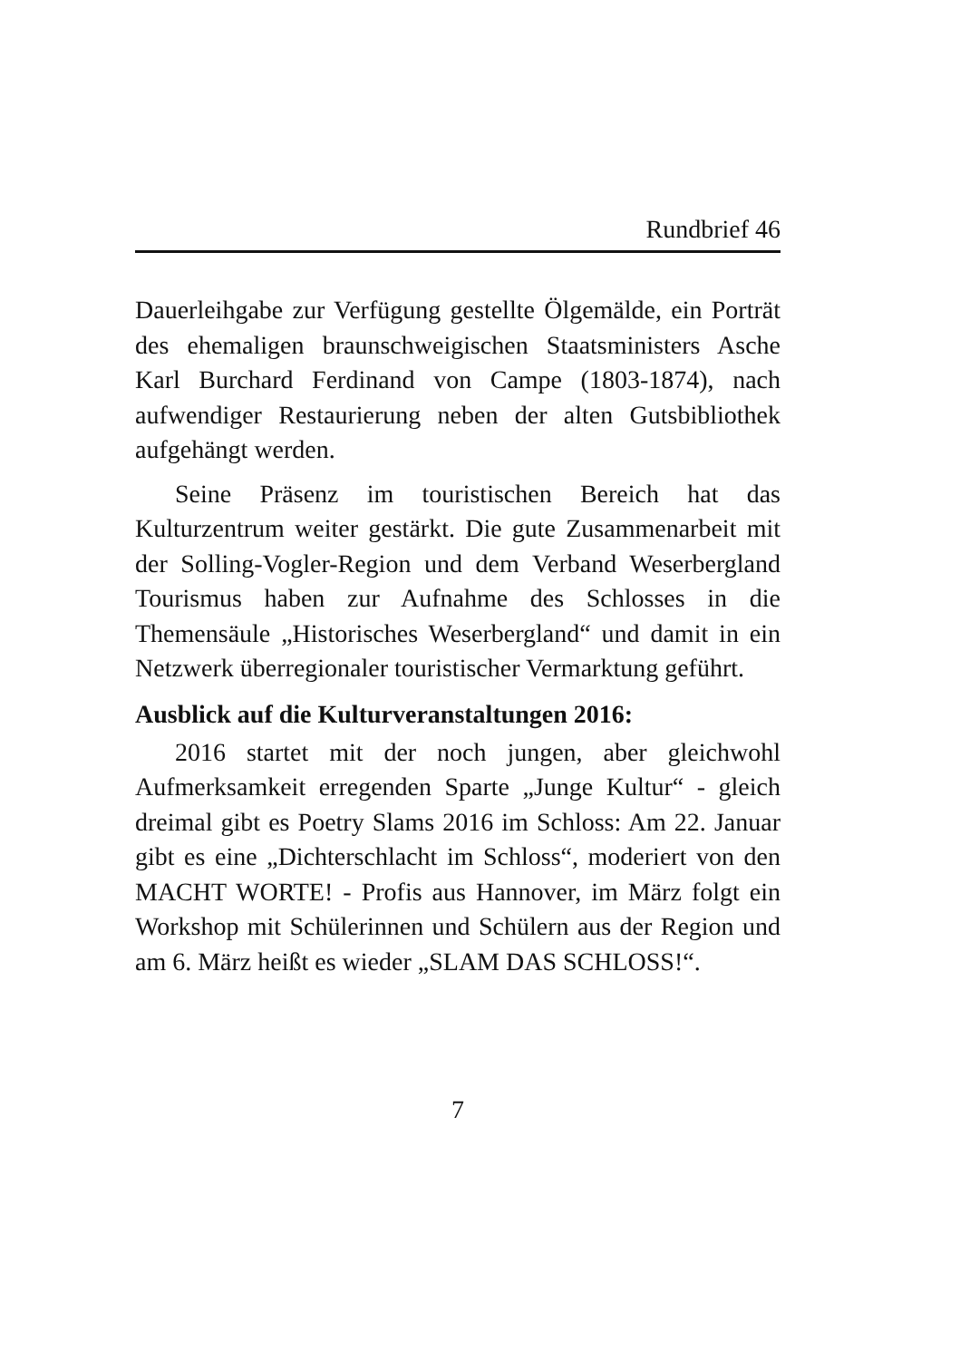Rundbrief 46
Dauerleihgabe zur Verfügung gestellte Ölgemälde, ein Porträt des ehemaligen braunschweigischen Staatsministers Asche Karl Burchard Ferdinand von Campe (1803-1874), nach aufwendiger Restaurierung neben der alten Gutsbibliothek aufgehängt werden.
Seine Präsenz im touristischen Bereich hat das Kulturzentrum weiter gestärkt. Die gute Zusammenarbeit mit der Solling-Vogler-Region und dem Verband Weserbergland Tourismus haben zur Aufnahme des Schlosses in die Themensäule „Historisches Weserbergland“ und damit in ein Netzwerk überregionaler touristischer Vermarktung geführt.
Ausblick auf die Kulturveranstaltungen 2016:
2016 startet mit der noch jungen, aber gleichwohl Aufmerksamkeit erregenden Sparte „Junge Kultur“ - gleich dreimal gibt es Poetry Slams 2016 im Schloss: Am 22. Januar gibt es eine „Dichterschlacht im Schloss“, moderiert von den MACHT WORTE! - Profis aus Hannover, im März folgt ein Workshop mit Schülerinnen und Schülern aus der Region und am 6. März heißt es wieder „SLAM DAS SCHLOSS!“.
7